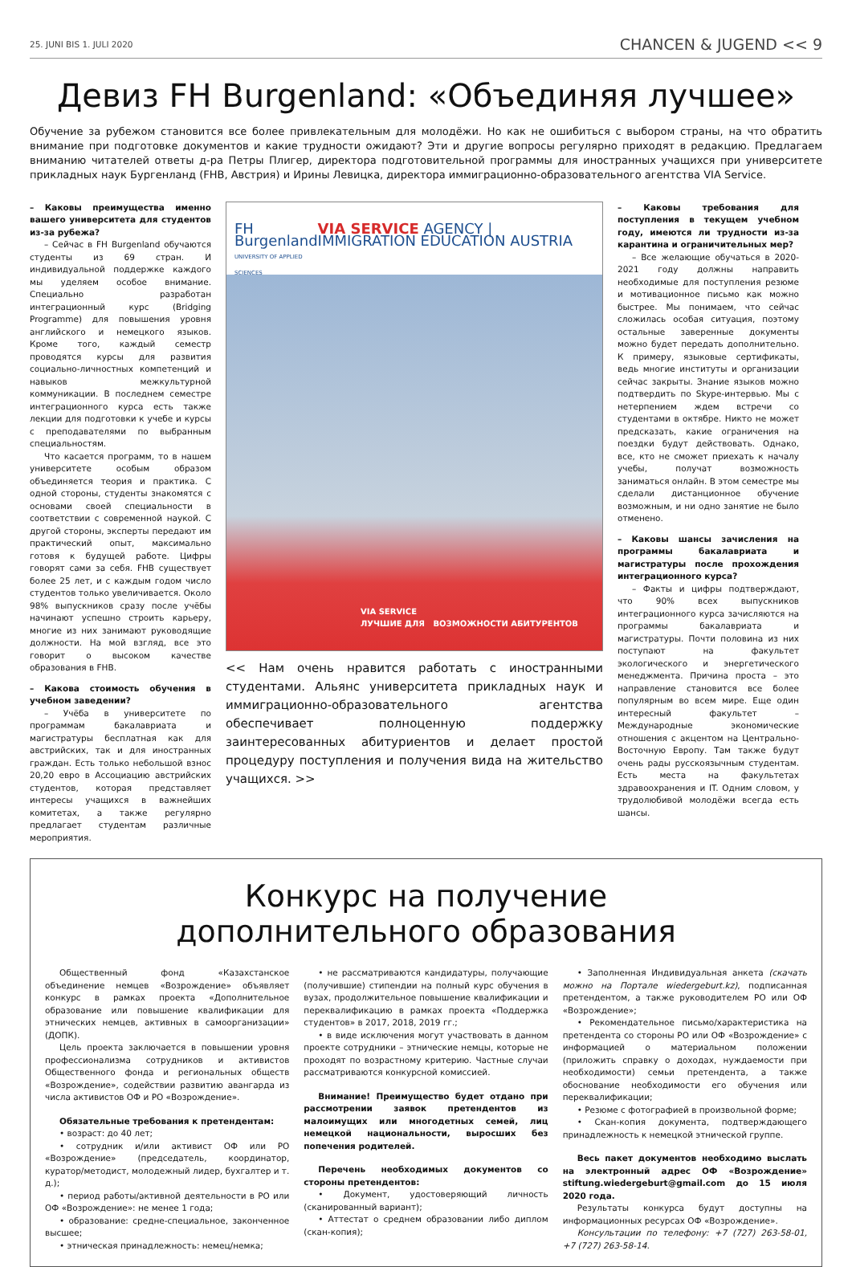25. JUNI BIS 1. JULI 2020 CHANCEN & JUGEND << 9
Девиз FH Burgenland: «Объединяя лучшее»
Обучение за рубежом становится все более привлекательным для молодёжи. Но как не ошибиться с выбором страны, на что обратить внимание при подготовке документов и какие трудности ожидают? Эти и другие вопросы регулярно приходят в редакцию. Предлагаем вниманию читателей ответы д-ра Петры Плигер, директора подготовительной программы для иностранных учащихся при университете прикладных наук Бургенланд (FHB, Австрия) и Ирины Левицка, директора иммиграционно-образовательного агентства VIA Service.
– Каковы преимущества именно вашего университета для студентов из-за рубежа?
– Сейчас в FH Burgenland обучаются студенты из 69 стран. И индивидуальной поддержке каждого мы уделяем особое внимание. Специально разработан интеграционный курс (Bridging Programme) для повышения уровня английского и немецкого языков. Кроме того, каждый семестр проводятся курсы для развития социально-личностных компетенций и навыков межкультурной коммуникации. В последнем семестре интеграционного курса есть также лекции для подготовки к учебе и курсы с преподавателями по выбранным специальностям.
Что касается программ, то в нашем университете особым образом объединяется теория и практика. С одной стороны, студенты знакомятся с основами своей специальности в соответствии с современной наукой. С другой стороны, эксперты передают им практический опыт, максимально готовя к будущей работе. Цифры говорят сами за себя. FHB существует более 25 лет, и с каждым годом число студентов только увеличивается. Около 98% выпускников сразу после учёбы начинают успешно строить карьеру, многие из них занимают руководящие должности. На мой взгляд, все это говорит о высоком качестве образования в FHB.
– Какова стоимость обучения в учебном заведении?
– Учёба в университете по программам бакалавриата и магистратуры бесплатная как для австрийских, так и для иностранных граждан. Есть только небольшой взнос 20,20 евро в Ассоциацию австрийских студентов, которая представляет интересы учащихся в важнейших комитетах, а также регулярно предлагает студентам различные мероприятия.
FH Burgenland
UNIVERSITY OF APPLIED SCIENCES VIA SERVICE AGENCY | IMMIGRATION EDUCATION AUSTRIA
VIA SERVICE
ЛУЧШИЕ ДЛЯ ВОЗМОЖНОСТИ АБИТУРЕНТОВ
<< Нам очень нравится работать с иностранными студентами. Альянс университета прикладных наук и иммиграционно-образовательного агентства обеспечивает полноценную поддержку заинтересованных абитуриентов и делает простой процедуру поступления и получения вида на жительство учащихся. >>
– Каковы требования для поступления в текущем учебном году, имеются ли трудности из-за карантина и ограничительных мер?
– Все желающие обучаться в 2020-2021 году должны направить необходимые для поступления резюме и мотивационное письмо как можно быстрее. Мы понимаем, что сейчас сложилась особая ситуация, поэтому остальные заверенные документы можно будет передать дополнительно. К примеру, языковые сертификаты, ведь многие институты и организации сейчас закрыты. Знание языков можно подтвердить по Skype-интервью. Мы с нетерпением ждем встречи со студентами в октябре. Никто не может предсказать, какие ограничения на поездки будут действовать. Однако, все, кто не сможет приехать к началу учебы, получат возможность заниматься онлайн. В этом семестре мы сделали дистанционное обучение возможным, и ни одно занятие не было отменено.
– Каковы шансы зачисления на программы бакалавриата и магистратуры после прохождения интеграционного курса?
– Факты и цифры подтверждают, что 90% всех выпускников интеграционного курса зачисляются на программы бакалавриата и магистратуры. Почти половина из них поступают на факультет экологического и энергетического менеджмента. Причина проста – это направление становится все более популярным во всем мире. Еще один интересный факультет – Международные экономические отношения с акцентом на Центрально-Восточную Европу. Там также будут очень рады русскоязычным студентам. Есть места на факультетах здравоохранения и IT. Одним словом, у трудолюбивой молодёжи всегда есть шансы.
Конкурс на получение
дополнительного образования
Общественный фонд «Казахстанское объединение немцев «Возрождение» объявляет конкурс в рамках проекта «Дополнительное образование или повышение квалификации для этнических немцев, активных в самоорганизации» (ДОПК).
Цель проекта заключается в повышении уровня профессионализма сотрудников и активистов Общественного фонда и региональных обществ «Возрождение», содействии развитию авангарда из числа активистов ОФ и РО «Возрождение».
Обязательные требования к претендентам:
• возраст: до 40 лет;
• сотрудник и/или активист ОФ или РО «Возрождение» (председатель, координатор, куратор/методист, молодежный лидер, бухгалтер и т. д.);
• период работы/активной деятельности в РО или ОФ «Возрождение»: не менее 1 года;
• образование: средне-специальное, законченное высшее;
• этническая принадлежность: немец/немка;
• не рассматриваются кандидатуры, получающие (получившие) стипендии на полный курс обучения в вузах, продолжительное повышение квалификации и переквалификацию в рамках проекта «Поддержка студентов» в 2017, 2018, 2019 гг.;
• в виде исключения могут участвовать в данном проекте сотрудники – этнические немцы, которые не проходят по возрастному критерию. Частные случаи рассматриваются конкурсной комиссией.
Внимание! Преимущество будет отдано при рассмотрении заявок претендентов из малоимущих или многодетных семей, лиц немецкой национальности, выросших без попечения родителей.
Перечень необходимых документов со стороны претендентов:
• Документ, удостоверяющий личность (сканированный вариант);
• Аттестат о среднем образовании либо диплом (скан-копия);
• Заполненная Индивидуальная анкета (скачать можно на Портале wiedergeburt.kz), подписанная претендентом, а также руководителем РО или ОФ «Возрождение»;
• Рекомендательное письмо/характеристика на претендента со стороны РО или ОФ «Возрождение» с информацией о материальном положении (приложить справку о доходах, нуждаемости при необходимости) семьи претендента, а также обоснование необходимости его обучения или переквалификации;
• Резюме с фотографией в произвольной форме;
• Скан-копия документа, подтверждающего принадлежность к немецкой этнической группе.
Весь пакет документов необходимо выслать на электронный адрес ОФ «Возрождение» stiftung.wiedergeburt@gmail.com до 15 июля 2020 года.
Результаты конкурса будут доступны на информационных ресурсах ОФ «Возрождение».
Консультации по телефону: +7 (727) 263-58-01, +7 (727) 263-58-14.